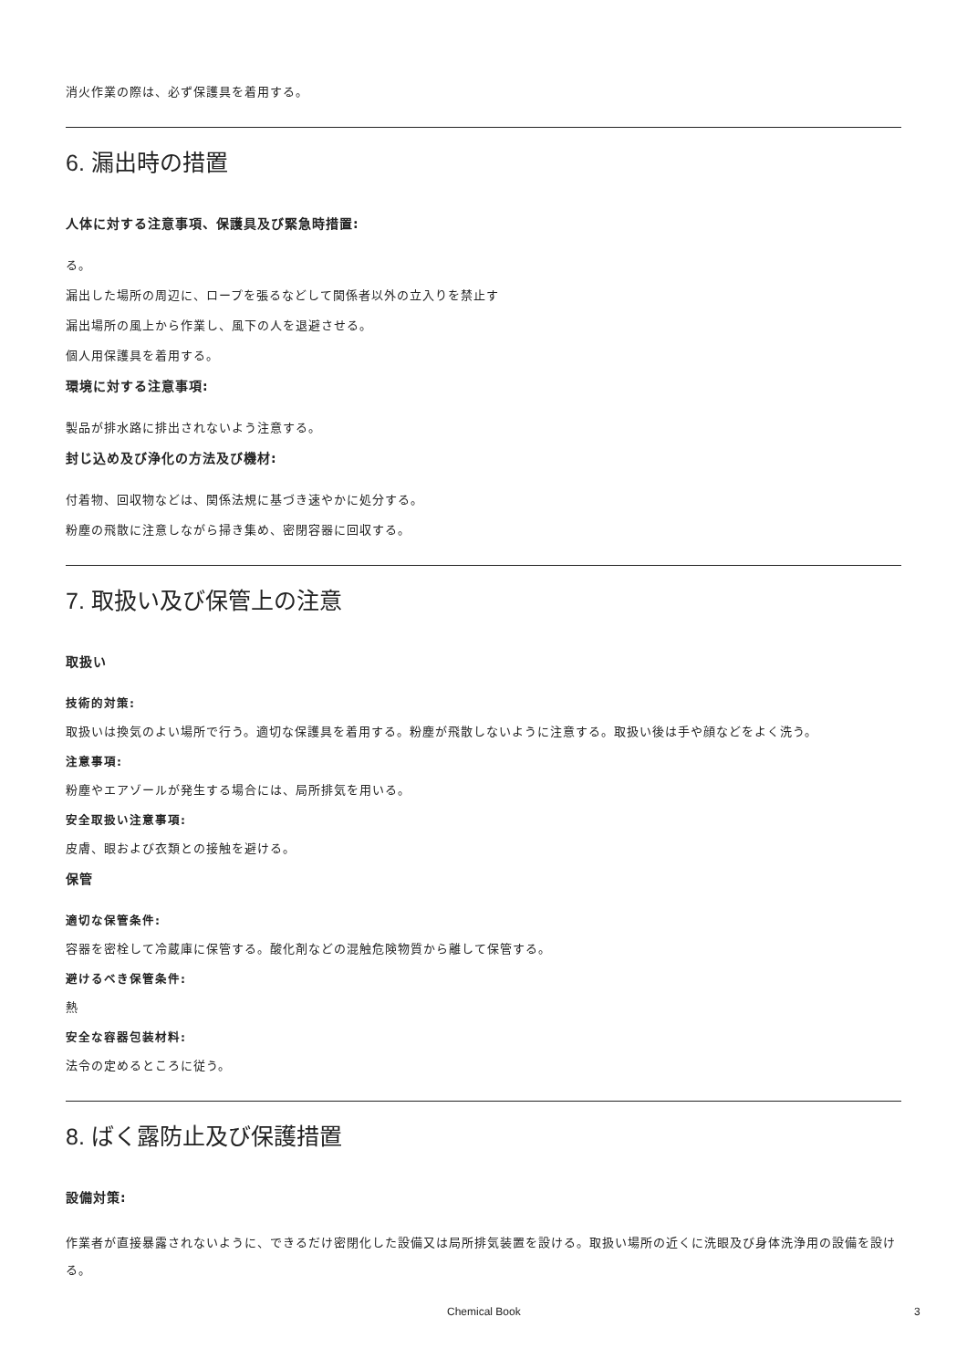消火作業の際は、必ず保護具を着用する。
6. 漏出時の措置
人体に対する注意事項、保護具及び緊急時措置:
る。
漏出した場所の周辺に、ロープを張るなどして関係者以外の立入りを禁止す
漏出場所の風上から作業し、風下の人を退避させる。
個人用保護具を着用する。
環境に対する注意事項:
製品が排水路に排出されないよう注意する。
封じ込め及び浄化の方法及び機材:
付着物、回収物などは、関係法規に基づき速やかに処分する。
粉塵の飛散に注意しながら掃き集め、密閉容器に回収する。
7. 取扱い及び保管上の注意
取扱い
技術的対策:
取扱いは換気のよい場所で行う。適切な保護具を着用する。粉塵が飛散しないように注意する。取扱い後は手や顔などをよく洗う。
注意事項:
粉塵やエアゾールが発生する場合には、局所排気を用いる。
安全取扱い注意事項:
皮膚、眼および衣類との接触を避ける。
保管
適切な保管条件:
容器を密栓して冷蔵庫に保管する。酸化剤などの混触危険物質から離して保管する。
避けるべき保管条件:
熱
安全な容器包装材料:
法令の定めるところに従う。
8. ばく露防止及び保護措置
設備対策:
作業者が直接暴露されないように、できるだけ密閉化した設備又は局所排気装置を設ける。取扱い場所の近くに洗眼及び身体洗浄用の設備を設ける。
Chemical Book 3